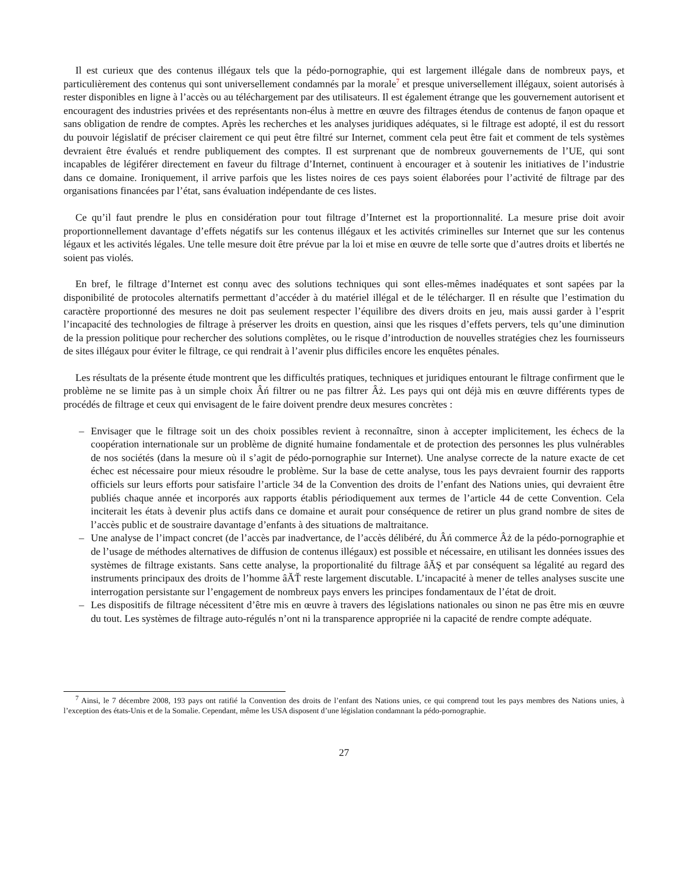Il est curieux que des contenus illégaux tels que la pédo-pornographie, qui est largement illégale dans de nombreux pays, et particulièrement des contenus qui sont universellement condamnés par la morale<sup>7</sup> et presque universellement illégaux, soient autorisés à rester disponibles en ligne à l’accès ou au téléchargement par des utilisateurs. Il est également étrange que les gouvernement autorisent et encouragent des industries privées et des représentants non-élus à mettre en œuvre des filtrages étendus de contenus de faᶇon opaque et sans obligation de rendre de comptes. Après les recherches et les analyses juridiques adéquates, si le filtrage est adopté, il est du ressort du pouvoir législatif de préciser clairement ce qui peut être filtré sur Internet, comment cela peut être fait et comment de tels systèmes devraient être évalués et rendre publiquement des comptes. Il est surprenant que de nombreux gouvernements de l’UE, qui sont incapables de légiférer directement en faveur du filtrage d’Internet, continuent à encourager et à soutenir les initiatives de l’industrie dans ce domaine. Ironiquement, il arrive parfois que les listes noires de ces pays soient élaborées pour l’activité de filtrage par des organisations financées par l’état, sans évaluation indépendante de ces listes.
Ce qu’il faut prendre le plus en considération pour tout filtrage d’Internet est la proportionnalité. La mesure prise doit avoir proportionnellement davantage d’effets négatifs sur les contenus illégaux et les activités criminelles sur Internet que sur les contenus légaux et les activités légales. Une telle mesure doit être prévue par la loi et mise en œuvre de telle sorte que d’autres droits et libertés ne soient pas violés.
En bref, le filtrage d’Internet est conᶇu avec des solutions techniques qui sont elles-mêmes inadéquates et sont sapées par la disponibilité de protocoles alternatifs permettant d’accéder à du matériel illégal et de le télécharger. Il en résulte que l’estimation du caractère proportionné des mesures ne doit pas seulement respecter l’équilibre des divers droits en jeu, mais aussi garder à l’esprit l’incapacité des technologies de filtrage à préserver les droits en question, ainsi que les risques d’effets pervers, tels qu’une diminution de la pression politique pour rechercher des solutions complètes, ou le risque d’introduction de nouvelles stratégies chez les fournisseurs de sites illégaux pour éviter le filtrage, ce qui rendrait à l’avenir plus difficiles encore les enquêtes pénales.
Les résultats de la présente étude montrent que les difficultés pratiques, techniques et juridiques entourant le filtrage confirment que le problème ne se limite pas à un simple choix Âń filtrer ou ne pas filtrer Âż. Les pays qui ont déjà mis en œuvre différents types de procédés de filtrage et ceux qui envisagent de le faire doivent prendre deux mesures concrètes :
– Envisager que le filtrage soit un des choix possibles revient à reconnaître, sinon à accepter implicitement, les échecs de la coopération internationale sur un problème de dignité humaine fondamentale et de protection des personnes les plus vulnérables de nos sociétés (dans la mesure où il s’agit de pédo-pornographie sur Internet). Une analyse correcte de la nature exacte de cet échec est nécessaire pour mieux résoudre le problème. Sur la base de cette analyse, tous les pays devraient fournir des rapports officiels sur leurs efforts pour satisfaire l’article 34 de la Convention des droits de l’enfant des Nations unies, qui devraient être publiés chaque année et incorporés aux rapports établis périodiquement aux termes de l’article 44 de cette Convention. Cela inciterait les états à devenir plus actifs dans ce domaine et aurait pour conséquence de retirer un plus grand nombre de sites de l’accès public et de soustraire davantage d’enfants à des situations de maltraitance.
– Une analyse de l’impact concret (de l’accès par inadvertance, de l’accès délibéré, du Âń commerce Âż de la pédo-pornographie et de l’usage de méthodes alternatives de diffusion de contenus illégaux) est possible et nécessaire, en utilisant les données issues des systèmes de filtrage existants. Sans cette analyse, la proportionalité du filtrage âĂŞ et par conséquent sa légalité au regard des instruments principaux des droits de l’homme âĂŤ reste largement discutable. L’incapacité à mener de telles analyses suscite une interrogation persistante sur l’engagement de nombreux pays envers les principes fondamentaux de l’état de droit.
– Les dispositifs de filtrage nécessitent d’être mis en œuvre à travers des législations nationales ou sinon ne pas être mis en œuvre du tout. Les systèmes de filtrage auto-régulés n’ont ni la transparence appropriée ni la capacité de rendre compte adéquate.
<sup>7</sup> Ainsi, le 7 décembre 2008, 193 pays ont ratifié la Convention des droits de l’enfant des Nations unies, ce qui comprend tout les pays membres des Nations unies, à l’exception des états-Unis et de la Somalie. Cependant, même les USA disposent d’une législation condamnant la pédo-pornographie.
27